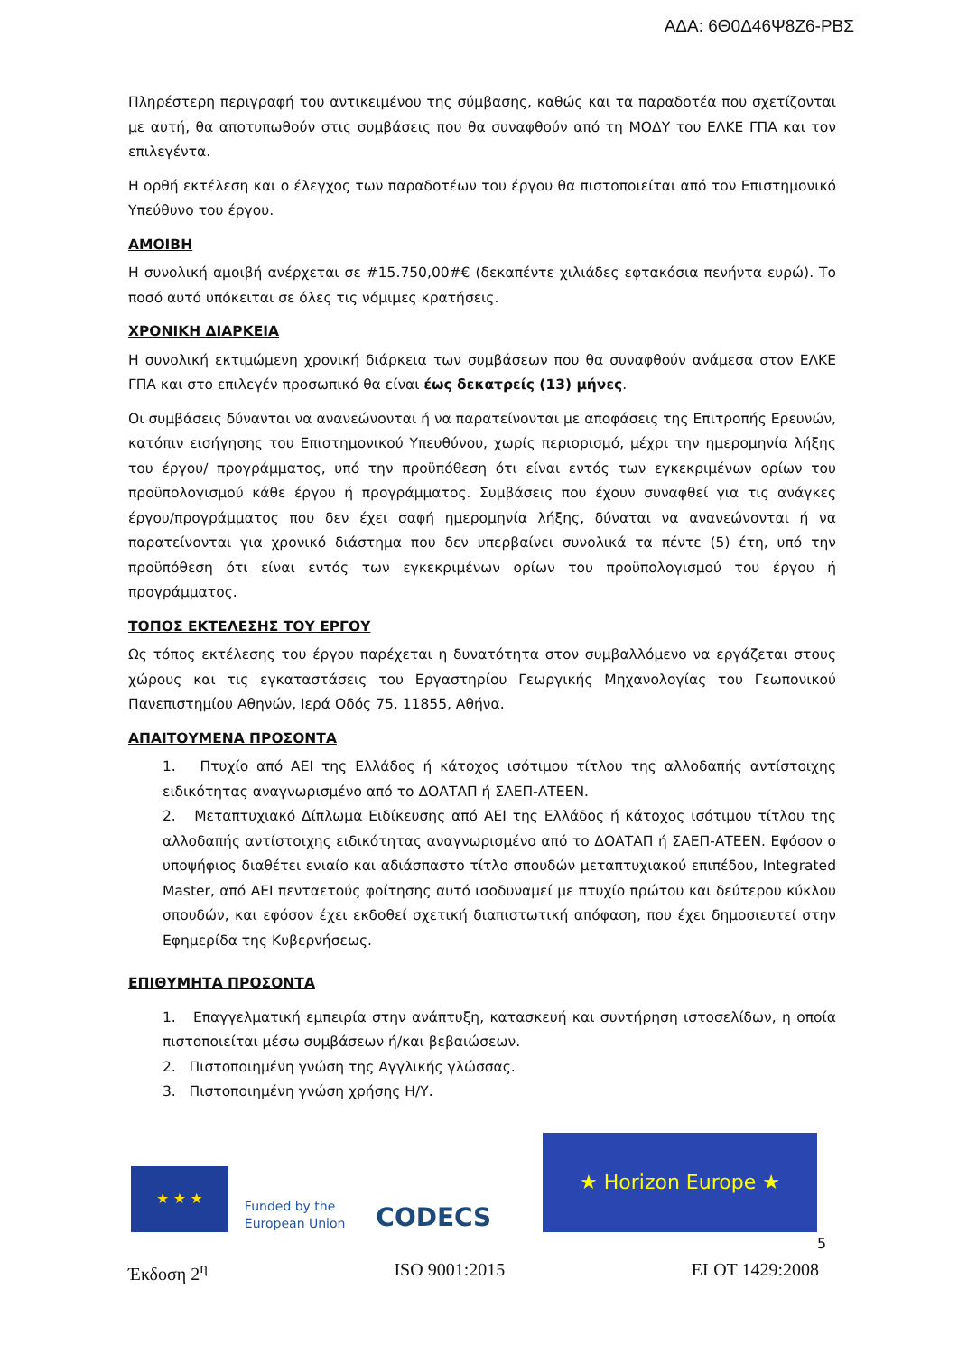ΑΔΑ: 6Θ0Δ46Ψ8Ζ6-ΡΒΣ
Πληρέστερη περιγραφή του αντικειμένου της σύμβασης, καθώς και τα παραδοτέα που σχετίζονται με αυτή, θα αποτυπωθούν στις συμβάσεις που θα συναφθούν από τη ΜΟΔΥ του ΕΛΚΕ ΓΠΑ και τον επιλεγέντα.
Η ορθή εκτέλεση και ο έλεγχος των παραδοτέων του έργου θα πιστοποιείται από τον Επιστημονικό Υπεύθυνο του έργου.
ΑΜΟΙΒΗ
Η συνολική αμοιβή ανέρχεται σε #15.750,00#€ (δεκαπέντε χιλιάδες εφτακόσια πενήντα ευρώ). Το ποσό αυτό υπόκειται σε όλες τις νόμιμες κρατήσεις.
ΧΡΟΝΙΚΗ ΔΙΑΡΚΕΙΑ
Η συνολική εκτιμώμενη χρονική διάρκεια των συμβάσεων που θα συναφθούν ανάμεσα στον ΕΛΚΕ ΓΠΑ και στο επιλεγέν προσωπικό θα είναι έως δεκατρείς (13) μήνες.
Οι συμβάσεις δύνανται να ανανεώνονται ή να παρατείνονται με αποφάσεις της Επιτροπής Ερευνών, κατόπιν εισήγησης του Επιστημονικού Υπευθύνου, χωρίς περιορισμό, μέχρι την ημερομηνία λήξης του έργου/ προγράμματος, υπό την προϋπόθεση ότι είναι εντός των εγκεκριμένων ορίων του προϋπολογισμού κάθε έργου ή προγράμματος. Συμβάσεις που έχουν συναφθεί για τις ανάγκες έργου/προγράμματος που δεν έχει σαφή ημερομηνία λήξης, δύναται να ανανεώνονται ή να παρατείνονται για χρονικό διάστημα που δεν υπερβαίνει συνολικά τα πέντε (5) έτη, υπό την προϋπόθεση ότι είναι εντός των εγκεκριμένων ορίων του προϋπολογισμού του έργου ή προγράμματος.
ΤΟΠΟΣ ΕΚΤΕΛΕΣΗΣ ΤΟΥ ΕΡΓΟΥ
Ως τόπος εκτέλεσης του έργου παρέχεται η δυνατότητα στον συμβαλλόμενο να εργάζεται στους χώρους και τις εγκαταστάσεις του Εργαστηρίου Γεωργικής Μηχανολογίας του Γεωπονικού Πανεπιστημίου Αθηνών, Ιερά Οδός 75, 11855, Αθήνα.
ΑΠΑΙΤΟΥΜΕΝΑ ΠΡΟΣΟΝΤΑ
1. Πτυχίο από ΑΕΙ της Ελλάδος ή κάτοχος ισότιμου τίτλου της αλλοδαπής αντίστοιχης ειδικότητας αναγνωρισμένο από το ΔΟΑΤΑΠ ή ΣΑΕΠ-ΑΤΕΕΝ.
2. Μεταπτυχιακό Δίπλωμα Ειδίκευσης από ΑΕΙ της Ελλάδος ή κάτοχος ισότιμου τίτλου της αλλοδαπής αντίστοιχης ειδικότητας αναγνωρισμένο από το ΔΟΑΤΑΠ ή ΣΑΕΠ-ΑΤΕΕΝ. Εφόσον ο υποψήφιος διαθέτει ενιαίο και αδιάσπαστο τίτλο σπουδών μεταπτυχιακού επιπέδου, Integrated Master, από ΑΕΙ πενταετούς φοίτησης αυτό ισοδυναμεί με πτυχίο πρώτου και δεύτερου κύκλου σπουδών, και εφόσον έχει εκδοθεί σχετική διαπιστωτική απόφαση, που έχει δημοσιευτεί στην Εφημερίδα της Κυβερνήσεως.
ΕΠΙΘΥΜΗΤΑ ΠΡΟΣΟΝΤΑ
1. Επαγγελματική εμπειρία στην ανάπτυξη, κατασκευή και συντήρηση ιστοσελίδων, η οποία πιστοποιείται μέσω συμβάσεων ή/και βεβαιώσεων.
2. Πιστοποιημένη γνώση της Αγγλικής γλώσσας.
3. Πιστοποιημένη γνώση χρήσης Η/Υ.
★ ★ ★
Funded by the European Union
CODECS
★ Horizon Europe ★
5
Έκδοση 2<sup>η</sup> ISO 9001:2015 ELOT 1429:2008